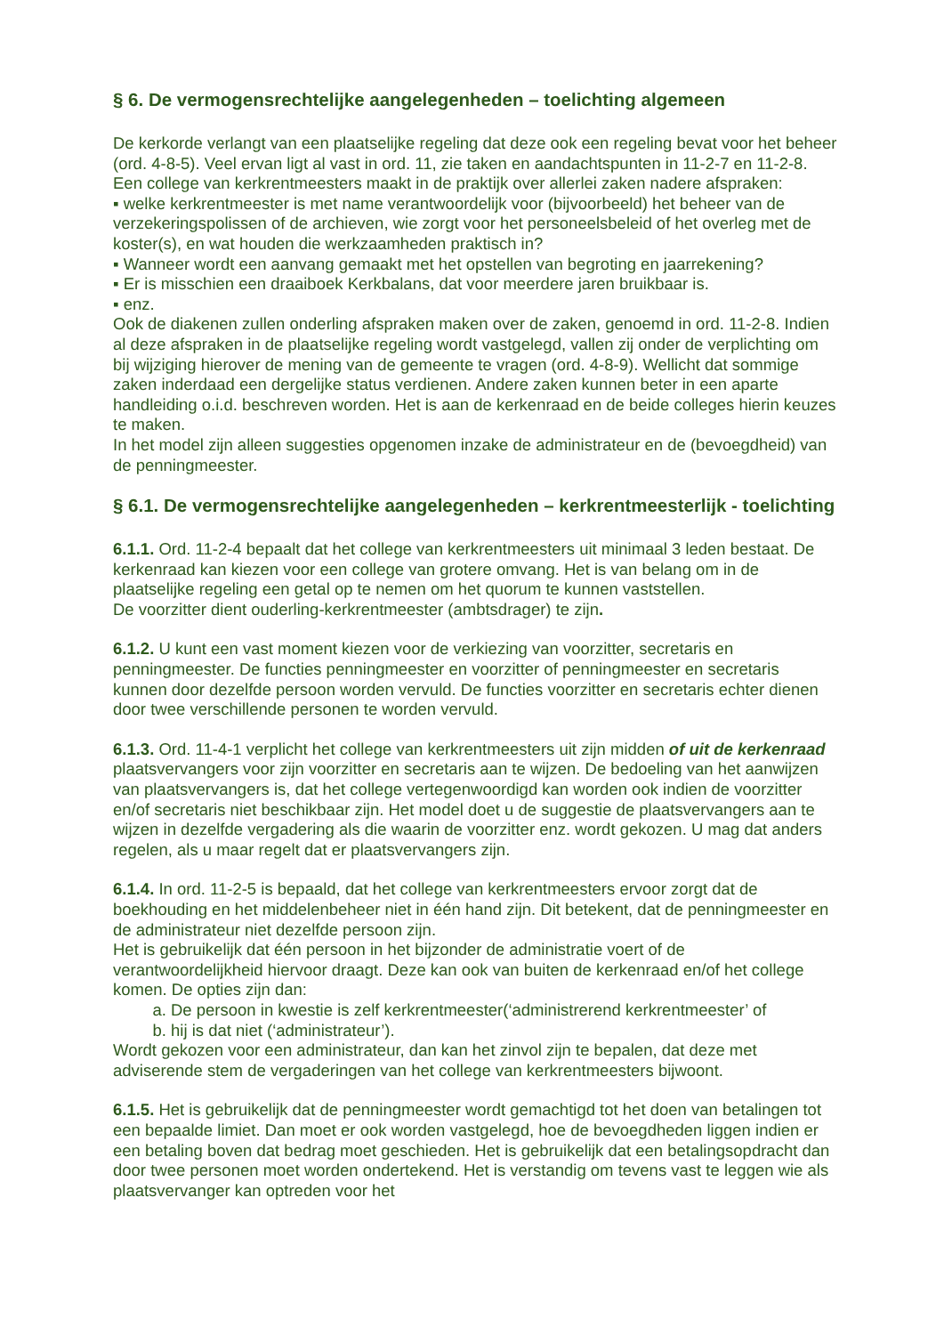§ 6. De vermogensrechtelijke aangelegenheden – toelichting algemeen
De kerkorde verlangt van een plaatselijke regeling dat deze ook een regeling bevat voor het beheer (ord. 4-8-5). Veel ervan ligt al vast in ord. 11, zie taken en aandachtspunten in 11-2-7 en 11-2-8.
Een college van kerkrentmeesters maakt in de praktijk over allerlei zaken nadere afspraken:
▪ welke kerkrentmeester is met name verantwoordelijk voor (bijvoorbeeld) het beheer van de verzekeringspolissen of de archieven, wie zorgt voor het personeelsbeleid of het overleg met de koster(s), en wat houden die werkzaamheden praktisch in?
▪ Wanneer wordt een aanvang gemaakt met het opstellen van begroting en jaarrekening?
▪ Er is misschien een draaiboek Kerkbalans, dat voor meerdere jaren bruikbaar is.
▪ enz.
Ook de diakenen zullen onderling afspraken maken over de zaken, genoemd in ord. 11-2-8. Indien al deze afspraken in de plaatselijke regeling wordt vastgelegd, vallen zij onder de verplichting om bij wijziging hierover de mening van de gemeente te vragen (ord. 4-8-9). Wellicht dat sommige zaken inderdaad een dergelijke status verdienen. Andere zaken kunnen beter in een aparte handleiding o.i.d. beschreven worden. Het is aan de kerkenraad en de beide colleges hierin keuzes te maken.
In het model zijn alleen suggesties opgenomen inzake de administrateur en de (bevoegdheid) van de penningmeester.
§ 6.1. De vermogensrechtelijke aangelegenheden – kerkrentmeesterlijk - toelichting
6.1.1. Ord. 11-2-4 bepaalt dat het college van kerkrentmeesters uit minimaal 3 leden bestaat. De kerkenraad kan kiezen voor een college van grotere omvang. Het is van belang om in de plaatselijke regeling een getal op te nemen om het quorum te kunnen vaststellen.
De voorzitter dient ouderling-kerkrentmeester (ambtsdrager) te zijn.
6.1.2. U kunt een vast moment kiezen voor de verkiezing van voorzitter, secretaris en penningmeester. De functies penningmeester en voorzitter of penningmeester en secretaris kunnen door dezelfde persoon worden vervuld. De functies voorzitter en secretaris echter dienen door twee verschillende personen te worden vervuld.
6.1.3. Ord. 11-4-1 verplicht het college van kerkrentmeesters uit zijn midden of uit de kerkenraad plaatsvervangers voor zijn voorzitter en secretaris aan te wijzen. De bedoeling van het aanwijzen van plaatsvervangers is, dat het college vertegenwoordigd kan worden ook indien de voorzitter en/of secretaris niet beschikbaar zijn. Het model doet u de suggestie de plaatsvervangers aan te wijzen in dezelfde vergadering als die waarin de voorzitter enz. wordt gekozen. U mag dat anders regelen, als u maar regelt dat er plaatsvervangers zijn.
6.1.4. In ord. 11-2-5 is bepaald, dat het college van kerkrentmeesters ervoor zorgt dat de boekhouding en het middelenbeheer niet in één hand zijn. Dit betekent, dat de penningmeester en de administrateur niet dezelfde persoon zijn.
Het is gebruikelijk dat één persoon in het bijzonder de administratie voert of de verantwoordelijkheid hiervoor draagt. Deze kan ook van buiten de kerkenraad en/of het college komen. De opties zijn dan:
a. De persoon in kwestie is zelf kerkrentmeester(‘administrerend kerkrentmeester’ of
b. hij is dat niet (‘administrateur’).
Wordt gekozen voor een administrateur, dan kan het zinvol zijn te bepalen, dat deze met adviserende stem de vergaderingen van het college van kerkrentmeesters bijwoont.
6.1.5. Het is gebruikelijk dat de penningmeester wordt gemachtigd tot het doen van betalingen tot een bepaalde limiet. Dan moet er ook worden vastgelegd, hoe de bevoegdheden liggen indien er een betaling boven dat bedrag moet geschieden. Het is gebruikelijk dat een betalingsopdracht dan door twee personen moet worden ondertekend. Het is verstandig om tevens vast te leggen wie als plaatsvervanger kan optreden voor het